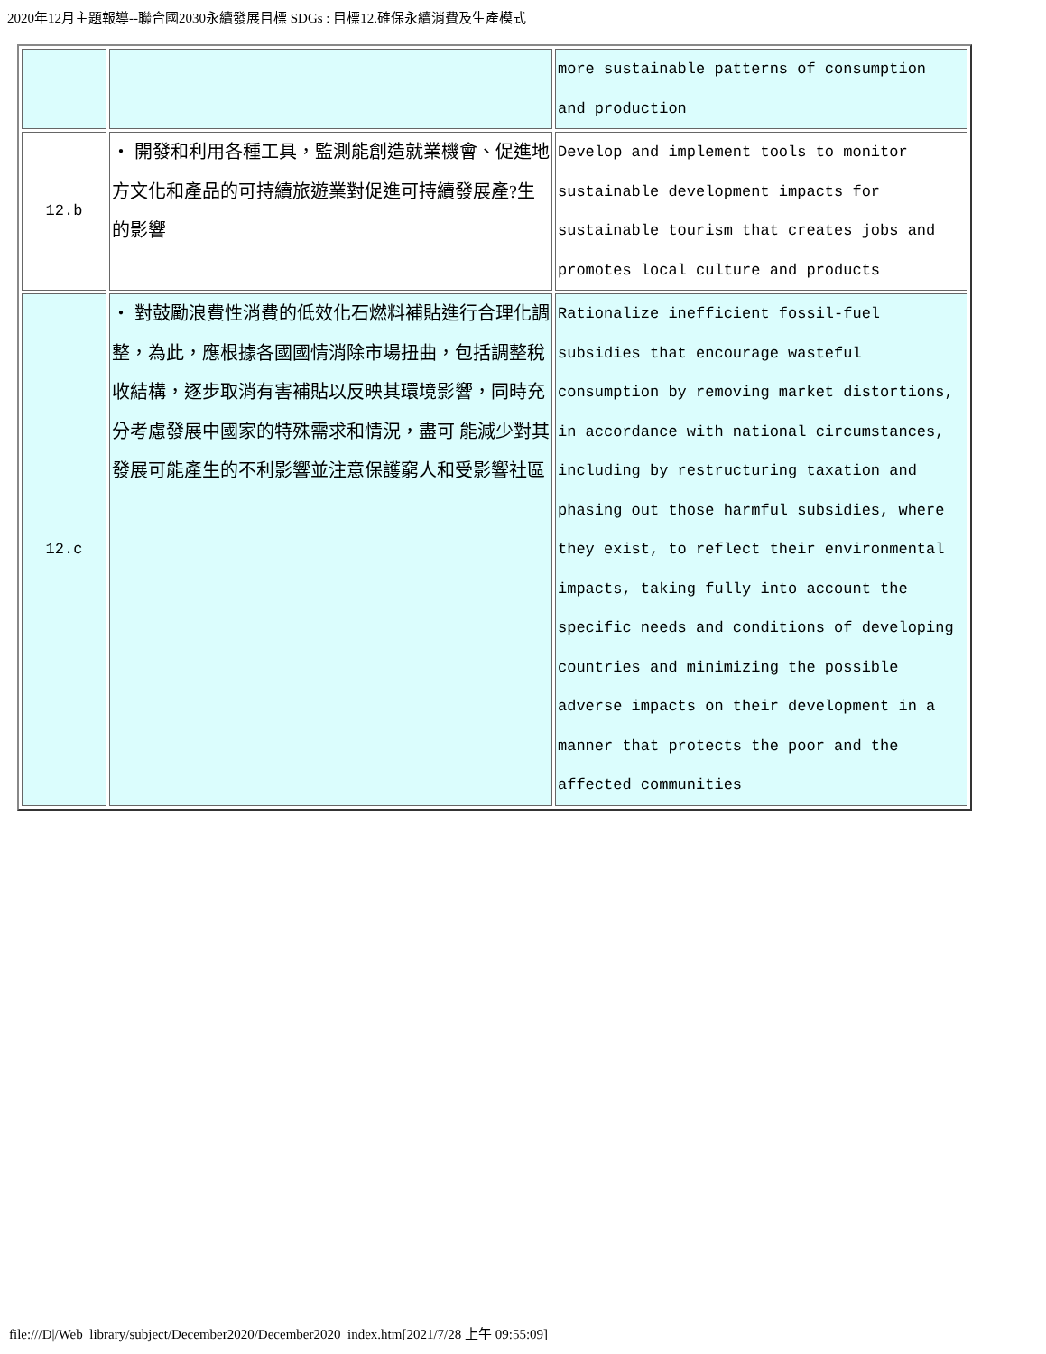2020年12月主題報導--聯合國2030永續發展目標 SDGs : 目標12.確保永續消費及生產模式
| | | more sustainable patterns of consumption and production |
| 12.b | ・ 開發和利用各種工具，監測能創造就業機會、促進地方文化和產品的可持續旅遊業對促進可持續發展產?生的影響 | Develop and implement tools to monitor sustainable development impacts for sustainable tourism that creates jobs and promotes local culture and products |
| 12.c | ・ 對鼓勵浪費性消費的低效化石燃料補貼進行合理化調整，為此，應根據各國國情消除市場扭曲，包括調整稅收結構，逐步取消有害補貼以反映其環境影響，同時充分考慮發展中國家的特殊需求和情況，盡可 能減少對其發展可能產生的不利影響並注意保護窮人和受影響社區 | Rationalize inefficient fossil-fuel subsidies that encourage wasteful consumption by removing market distortions, in accordance with national circumstances, including by restructuring taxation and phasing out those harmful subsidies, where they exist, to reflect their environmental impacts, taking fully into account the specific needs and conditions of developing countries and minimizing the possible adverse impacts on their development in a manner that protects the poor and the affected communities |
file:///D|/Web_library/subject/December2020/December2020_index.htm[2021/7/28 上午 09:55:09]